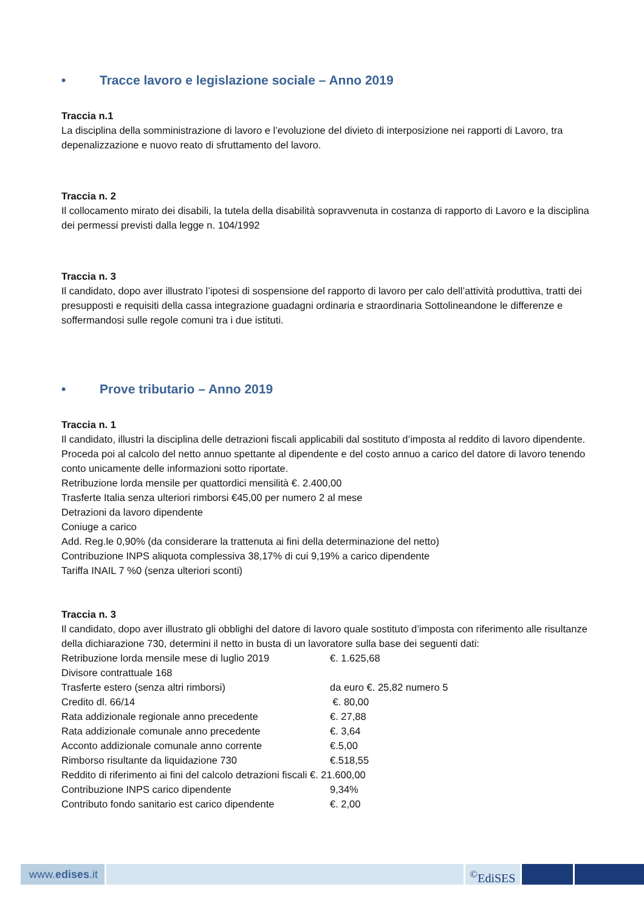• Tracce lavoro e legislazione sociale – Anno 2019
Traccia n.1
La disciplina della somministrazione di lavoro e l’evoluzione del divieto di interposizione nei rapporti di Lavoro, tra depenalizzazione e nuovo reato di sfruttamento del lavoro.
Traccia n. 2
Il collocamento mirato dei disabili, la tutela della disabilità sopravvenuta in costanza di rapporto di Lavoro e la disciplina dei permessi previsti dalla legge n. 104/1992
Traccia n. 3
Il candidato, dopo aver illustrato l’ipotesi di sospensione del rapporto di lavoro per calo dell’attività produttiva, tratti dei presupposti e requisiti della cassa integrazione guadagni ordinaria e straordinaria Sottolineandone le differenze e soffermandosi sulle regole comuni tra i due istituti.
• Prove tributario – Anno 2019
Traccia n. 1
Il candidato, illustri la disciplina delle detrazioni fiscali applicabili dal sostituto d’imposta al reddito di lavoro dipendente. Proceda poi al calcolo del netto annuo spettante al dipendente e del costo annuo a carico del datore di lavoro tenendo conto unicamente delle informazioni sotto riportate.
Retribuzione lorda mensile per quattordici mensilità €. 2.400,00
Trasferte Italia senza ulteriori rimborsi €45,00 per numero 2 al mese
Detrazioni da lavoro dipendente
Coniuge a carico
Add. Reg.le 0,90% (da considerare la trattenuta ai fini della determinazione del netto)
Contribuzione INPS aliquota complessiva 38,17% di cui 9,19% a carico dipendente
Tariffa INAIL 7 %0 (senza ulteriori sconti)
Traccia n. 3
Il candidato, dopo aver illustrato gli obblighi del datore di lavoro quale sostituto d’imposta con riferimento alle risultanze della dichiarazione 730, determini il netto in busta di un lavoratore sulla base dei seguenti dati:
Retribuzione lorda mensile mese di luglio 2019 €. 1.625,68
Divisore contrattuale 168
Trasferte estero (senza altri rimborsi) da euro €. 25,82 numero 5
Credito dl. 66/14 €. 80,00
Rata addizionale regionale anno precedente €. 27,88
Rata addizionale comunale anno precedente €. 3,64
Acconto addizionale comunale anno corrente €.5,00
Rimborso risultante da liquidazione 730 €.518,55
Reddito di riferimento ai fini del calcolo detrazioni fiscali €. 21.600,00
Contribuzione INPS carico dipendente 9,34%
Contributo fondo sanitario est carico dipendente €. 2,00
www.edises.it
<sup>©</sup>EdiSES